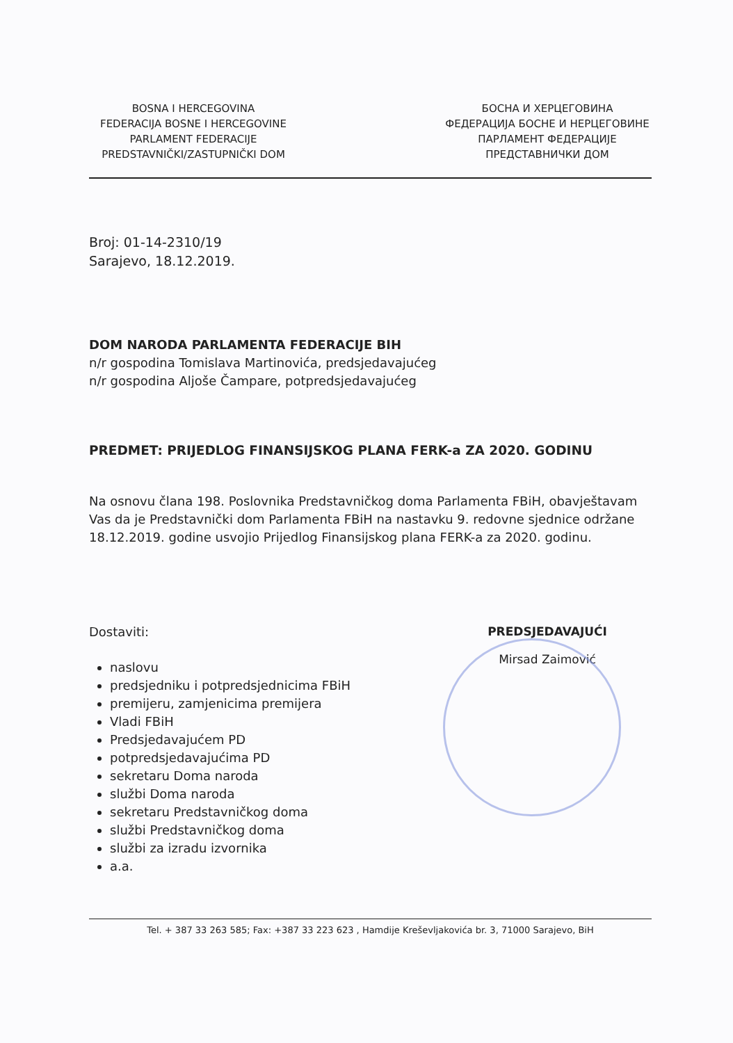BOSNA I HERCEGOVINA
FEDERACIJA BOSNE I HERCEGOVINE
PARLAMENT FEDERACIJE
PREDSTAVNIČKI/ZASTUPNIČKI DOM
БОСНА И ХЕРЦЕГОВИНА
ФЕДЕРАЦИЈА БОСНЕ И НЕРЦЕГОВИНЕ
ПАРЛАМЕНТ ФЕДЕРАЦИЈЕ
ПРЕДСТАВНИЧКИ ДОМ
Broj: 01-14-2310/19
Sarajevo, 18.12.2019.
DOM NARODA PARLAMENTA FEDERACIJE BIH
n/r gospodina Tomislava Martinovića, predsjedavajućeg
n/r gospodina Aljoše Čampare, potpredsjedavajućeg
PREDMET: PRIJEDLOG FINANSIJSKOG PLANA FERK-a ZA 2020. GODINU
Na osnovu člana 198. Poslovnika Predstavničkog doma Parlamenta FBiH, obavještavam Vas da je Predstavnički dom Parlamenta FBiH na nastavku 9. redovne sjednice održane 18.12.2019. godine usvojio Prijedlog Finansijskog plana FERK-a za 2020. godinu.
Dostaviti:
naslovu
predsjedniku i potpredsjednicima FBiH
premijeru, zamjenicima premijera
Vladi FBiH
Predsjedavajućem PD
potpredsjedavajućima PD
sekretaru Doma naroda
službi Doma naroda
sekretaru Predstavničkog doma
službi Predstavničkog doma
službi za izradu izvornika
a.a.
PREDSJEDAVAJUĆI
Mirsad Zaimović
Tel. + 387 33 263 585; Fax: +387 33 223 623 , Hamdije Kreševljakovića br. 3, 71000 Sarajevo, BiH